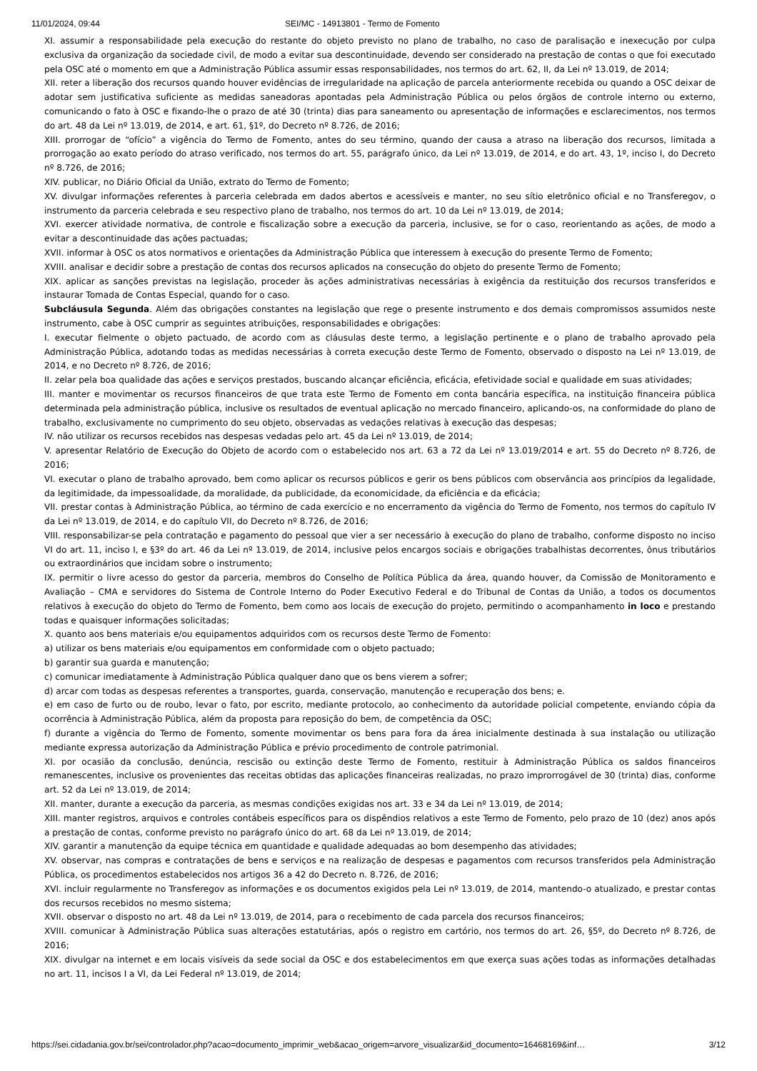11/01/2024, 09:44 SEI/MC - 14913801 - Termo de Fomento
XI. assumir a responsabilidade pela execução do restante do objeto previsto no plano de trabalho, no caso de paralisação e inexecução por culpa exclusiva da organização da sociedade civil, de modo a evitar sua descontinuidade, devendo ser considerado na prestação de contas o que foi executado pela OSC até o momento em que a Administração Pública assumir essas responsabilidades, nos termos do art. 62, II, da Lei nº 13.019, de 2014;
XII. reter a liberação dos recursos quando houver evidências de irregularidade na aplicação de parcela anteriormente recebida ou quando a OSC deixar de adotar sem justificativa suficiente as medidas saneadoras apontadas pela Administração Pública ou pelos órgãos de controle interno ou externo, comunicando o fato à OSC e fixando-lhe o prazo de até 30 (trinta) dias para saneamento ou apresentação de informações e esclarecimentos, nos termos do art. 48 da Lei nº 13.019, de 2014, e art. 61, §1º, do Decreto nº 8.726, de 2016;
XIII. prorrogar de “ofício” a vigência do Termo de Fomento, antes do seu término, quando der causa a atraso na liberação dos recursos, limitada a prorrogação ao exato período do atraso verificado, nos termos do art. 55, parágrafo único, da Lei nº 13.019, de 2014, e do art. 43, 1º, inciso I, do Decreto nº 8.726, de 2016;
XIV. publicar, no Diário Oficial da União, extrato do Termo de Fomento;
XV. divulgar informações referentes à parceria celebrada em dados abertos e acessíveis e manter, no seu sítio eletrônico oficial e no Transferegov, o instrumento da parceria celebrada e seu respectivo plano de trabalho, nos termos do art. 10 da Lei nº 13.019, de 2014;
XVI. exercer atividade normativa, de controle e fiscalização sobre a execução da parceria, inclusive, se for o caso, reorientando as ações, de modo a evitar a descontinuidade das ações pactuadas;
XVII. informar à OSC os atos normativos e orientações da Administração Pública que interessem à execução do presente Termo de Fomento;
XVIII. analisar e decidir sobre a prestação de contas dos recursos aplicados na consecução do objeto do presente Termo de Fomento;
XIX. aplicar as sanções previstas na legislação, proceder às ações administrativas necessárias à exigência da restituição dos recursos transferidos e instaurar Tomada de Contas Especial, quando for o caso.
Subcláusula Segunda. Além das obrigações constantes na legislação que rege o presente instrumento e dos demais compromissos assumidos neste instrumento, cabe à OSC cumprir as seguintes atribuições, responsabilidades e obrigações:
I. executar fielmente o objeto pactuado, de acordo com as cláusulas deste termo, a legislação pertinente e o plano de trabalho aprovado pela Administração Pública, adotando todas as medidas necessárias à correta execução deste Termo de Fomento, observado o disposto na Lei nº 13.019, de 2014, e no Decreto nº 8.726, de 2016;
II. zelar pela boa qualidade das ações e serviços prestados, buscando alcançar eficiência, eficácia, efetividade social e qualidade em suas atividades;
III. manter e movimentar os recursos financeiros de que trata este Termo de Fomento em conta bancária específica, na instituição financeira pública determinada pela administração pública, inclusive os resultados de eventual aplicação no mercado financeiro, aplicando-os, na conformidade do plano de trabalho, exclusivamente no cumprimento do seu objeto, observadas as vedações relativas à execução das despesas;
IV. não utilizar os recursos recebidos nas despesas vedadas pelo art. 45 da Lei nº 13.019, de 2014;
V. apresentar Relatório de Execução do Objeto de acordo com o estabelecido nos art. 63 a 72 da Lei nº 13.019/2014 e art. 55 do Decreto nº 8.726, de 2016;
VI. executar o plano de trabalho aprovado, bem como aplicar os recursos públicos e gerir os bens públicos com observância aos princípios da legalidade, da legitimidade, da impessoalidade, da moralidade, da publicidade, da economicidade, da eficiência e da eficácia;
VII. prestar contas à Administração Pública, ao término de cada exercício e no encerramento da vigência do Termo de Fomento, nos termos do capítulo IV da Lei nº 13.019, de 2014, e do capítulo VII, do Decreto nº 8.726, de 2016;
VIII. responsabilizar-se pela contratação e pagamento do pessoal que vier a ser necessário à execução do plano de trabalho, conforme disposto no inciso VI do art. 11, inciso I, e §3º do art. 46 da Lei nº 13.019, de 2014, inclusive pelos encargos sociais e obrigações trabalhistas decorrentes, ônus tributários ou extraordinários que incidam sobre o instrumento;
IX. permitir o livre acesso do gestor da parceria, membros do Conselho de Política Pública da área, quando houver, da Comissão de Monitoramento e Avaliação – CMA e servidores do Sistema de Controle Interno do Poder Executivo Federal e do Tribunal de Contas da União, a todos os documentos relativos à execução do objeto do Termo de Fomento, bem como aos locais de execução do projeto, permitindo o acompanhamento in loco e prestando todas e quaisquer informações solicitadas;
X. quanto aos bens materiais e/ou equipamentos adquiridos com os recursos deste Termo de Fomento:
a) utilizar os bens materiais e/ou equipamentos em conformidade com o objeto pactuado;
b) garantir sua guarda e manutenção;
c) comunicar imediatamente à Administração Pública qualquer dano que os bens vierem a sofrer;
d) arcar com todas as despesas referentes a transportes, guarda, conservação, manutenção e recuperação dos bens; e.
e) em caso de furto ou de roubo, levar o fato, por escrito, mediante protocolo, ao conhecimento da autoridade policial competente, enviando cópia da ocorrência à Administração Pública, além da proposta para reposição do bem, de competência da OSC;
f) durante a vigência do Termo de Fomento, somente movimentar os bens para fora da área inicialmente destinada à sua instalação ou utilização mediante expressa autorização da Administração Pública e prévio procedimento de controle patrimonial.
XI. por ocasião da conclusão, denúncia, rescisão ou extinção deste Termo de Fomento, restituir à Administração Pública os saldos financeiros remanescentes, inclusive os provenientes das receitas obtidas das aplicações financeiras realizadas, no prazo improrrogável de 30 (trinta) dias, conforme art. 52 da Lei nº 13.019, de 2014;
XII. manter, durante a execução da parceria, as mesmas condições exigidas nos art. 33 e 34 da Lei nº 13.019, de 2014;
XIII. manter registros, arquivos e controles contábeis específicos para os dispêndios relativos a este Termo de Fomento, pelo prazo de 10 (dez) anos após a prestação de contas, conforme previsto no parágrafo único do art. 68 da Lei nº 13.019, de 2014;
XIV. garantir a manutenção da equipe técnica em quantidade e qualidade adequadas ao bom desempenho das atividades;
XV. observar, nas compras e contratações de bens e serviços e na realização de despesas e pagamentos com recursos transferidos pela Administração Pública, os procedimentos estabelecidos nos artigos 36 a 42 do Decreto n. 8.726, de 2016;
XVI. incluir regularmente no Transferegov as informações e os documentos exigidos pela Lei nº 13.019, de 2014, mantendo-o atualizado, e prestar contas dos recursos recebidos no mesmo sistema;
XVII. observar o disposto no art. 48 da Lei nº 13.019, de 2014, para o recebimento de cada parcela dos recursos financeiros;
XVIII. comunicar à Administração Pública suas alterações estatutárias, após o registro em cartório, nos termos do art. 26, §5º, do Decreto nº 8.726, de 2016;
XIX. divulgar na internet e em locais visíveis da sede social da OSC e dos estabelecimentos em que exerça suas ações todas as informações detalhadas no art. 11, incisos I a VI, da Lei Federal nº 13.019, de 2014;
https://sei.cidadania.gov.br/sei/controlador.php?acao=documento_imprimir_web&acao_origem=arvore_visualizar&id_documento=16468169&inf… 3/12